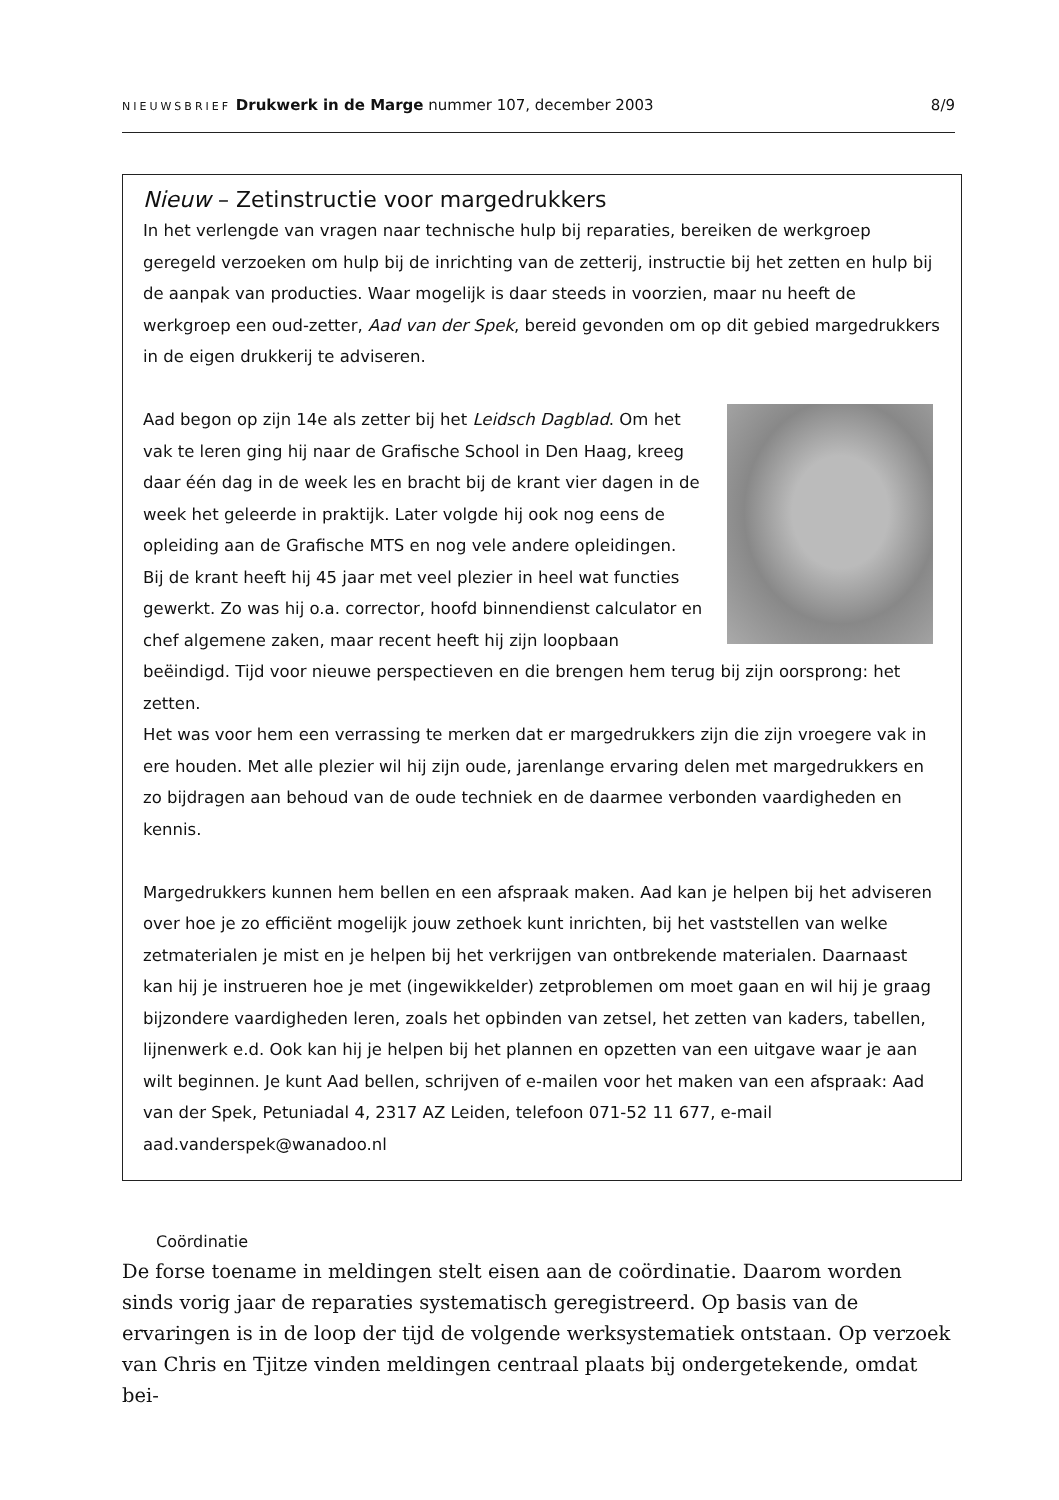NIEUWSBRIEF Drukwerk in de Marge nummer 107, december 2003 8/9
Nieuw – Zetinstructie voor margedrukkers
In het verlengde van vragen naar technische hulp bij reparaties, bereiken de werkgroep geregeld verzoeken om hulp bij de inrichting van de zetterij, instructie bij het zetten en hulp bij de aanpak van producties. Waar mogelijk is daar steeds in voorzien, maar nu heeft de werkgroep een oud-zetter, Aad van der Spek, bereid gevonden om op dit gebied margedrukkers in de eigen drukkerij te adviseren.
Aad begon op zijn 14e als zetter bij het Leidsch Dagblad. Om het vak te leren ging hij naar de Grafische School in Den Haag, kreeg daar één dag in de week les en bracht bij de krant vier dagen in de week het geleerde in praktijk. Later volgde hij ook nog eens de opleiding aan de Grafische MTS en nog vele andere opleidingen.
Bij de krant heeft hij 45 jaar met veel plezier in heel wat functies gewerkt. Zo was hij o.a. corrector, hoofd binnendienst calculator en chef algemene zaken, maar recent heeft hij zijn loopbaan beëindigd. Tijd voor nieuwe perspectieven en die brengen hem terug bij zijn oorsprong: het zetten.
Het was voor hem een verrassing te merken dat er margedrukkers zijn die zijn vroegere vak in ere houden. Met alle plezier wil hij zijn oude, jarenlange ervaring delen met margedrukkers en zo bijdragen aan behoud van de oude techniek en de daarmee verbonden vaardigheden en kennis.
Margedrukkers kunnen hem bellen en een afspraak maken. Aad kan je helpen bij het adviseren over hoe je zo efficiënt mogelijk jouw zethoek kunt inrichten, bij het vaststellen van welke zetmaterialen je mist en je helpen bij het verkrijgen van ontbrekende materialen. Daarnaast kan hij je instrueren hoe je met (ingewikkelder) zetproblemen om moet gaan en wil hij je graag bijzondere vaardigheden leren, zoals het opbinden van zetsel, het zetten van kaders, tabellen, lijnenwerk e.d. Ook kan hij je helpen bij het plannen en opzetten van een uitgave waar je aan wilt beginnen. Je kunt Aad bellen, schrijven of e-mailen voor het maken van een afspraak: Aad van der Spek, Petuniadal 4, 2317 AZ Leiden, telefoon 071-52 11 677, e-mail aad.vanderspek@wanadoo.nl
Coördinatie
De forse toename in meldingen stelt eisen aan de coördinatie. Daarom worden sinds vorig jaar de reparaties systematisch geregistreerd. Op basis van de ervaringen is in de loop der tijd de volgende werksystematiek ontstaan. Op verzoek van Chris en Tjitze vinden meldingen centraal plaats bij ondergetekende, omdat bei-